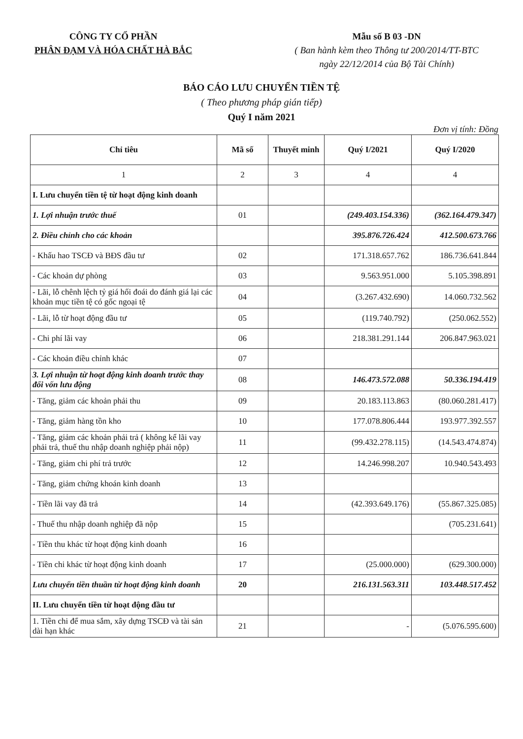CÔNG TY CỔ PHẦN
PHÂN ĐẠM VÀ HÓA CHẤT HÀ BẮC
Mẫu số B 03 -DN
( Ban hành kèm theo Thông tư 200/2014/TT-BTC
ngày 22/12/2014 của Bộ Tài Chính)
BÁO CÁO LƯU CHUYỂN TIỀN TỆ
( Theo phương pháp gián tiếp)
Quý I năm 2021
Đơn vị tính: Đồng
| Chỉ tiêu | Mã số | Thuyết minh | Quý I/2021 | Quý I/2020 |
| --- | --- | --- | --- | --- |
| 1 | 2 | 3 | 4 | 4 |
| I. Lưu chuyển tiền tệ từ hoạt động kinh doanh | | | | |
| 1. Lợi nhuận trước thuế | 01 | | (249.403.154.336) | (362.164.479.347) |
| 2. Điều chỉnh cho các khoản | | | 395.876.726.424 | 412.500.673.766 |
| - Khấu hao TSCĐ và BĐS đầu tư | 02 | | 171.318.657.762 | 186.736.641.844 |
| - Các khoản dự phòng | 03 | | 9.563.951.000 | 5.105.398.891 |
| - Lãi, lỗ chênh lệch tỷ giá hối đoái do đánh giá lại các khoản mục tiền tệ có gốc ngoại tệ | 04 | | (3.267.432.690) | 14.060.732.562 |
| - Lãi, lỗ từ hoạt động đầu tư | 05 | | (119.740.792) | (250.062.552) |
| - Chi phí lãi vay | 06 | | 218.381.291.144 | 206.847.963.021 |
| - Các khoản điều chỉnh khác | 07 | | | |
| 3. Lợi nhuận từ hoạt động kinh doanh trước thay đổi vốn lưu động | 08 | | 146.473.572.088 | 50.336.194.419 |
| - Tăng, giảm các khoản phải thu | 09 | | 20.183.113.863 | (80.060.281.417) |
| - Tăng, giảm hàng tồn kho | 10 | | 177.078.806.444 | 193.977.392.557 |
| - Tăng, giảm các khoản phải trả ( không kể lãi vay phải trả, thuế thu nhập doanh nghiệp phải nộp) | 11 | | (99.432.278.115) | (14.543.474.874) |
| - Tăng, giảm chi phí trả trước | 12 | | 14.246.998.207 | 10.940.543.493 |
| - Tăng, giảm chứng khoán kinh doanh | 13 | | | |
| - Tiền lãi vay đã trả | 14 | | (42.393.649.176) | (55.867.325.085) |
| - Thuế thu nhập doanh nghiệp đã nộp | 15 | | | (705.231.641) |
| - Tiền thu khác từ hoạt động kinh doanh | 16 | | | |
| - Tiền chi khác từ hoạt động kinh doanh | 17 | | (25.000.000) | (629.300.000) |
| Lưu chuyển tiền thuần từ hoạt động kinh doanh | 20 | | 216.131.563.311 | 103.448.517.452 |
| II. Lưu chuyển tiền từ hoạt động đầu tư | | | | |
| 1. Tiền chi để mua sắm, xây dựng TSCĐ và tài sản dài hạn khác | 21 | | - | (5.076.595.600) |